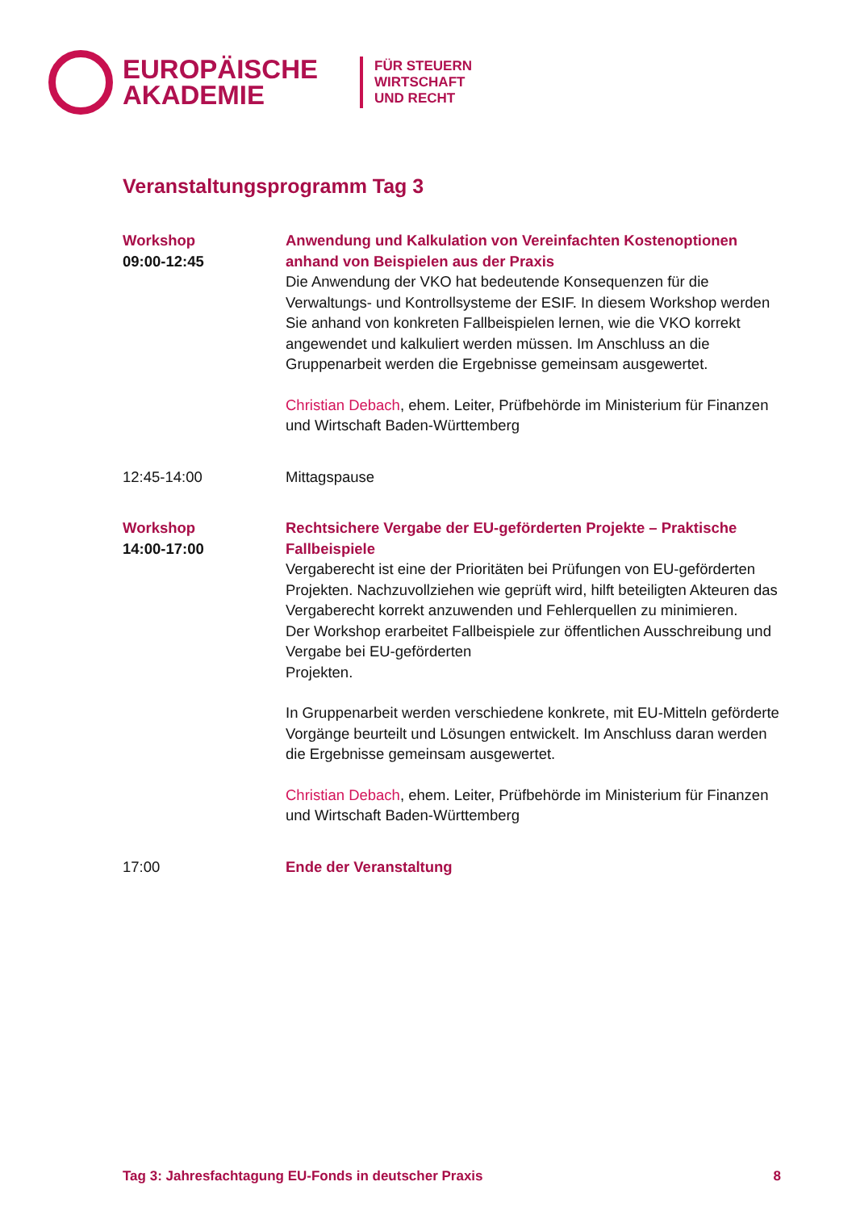EUROPÄISCHE
AKADEMIE
FÜR STEUERN
WIRTSCHAFT
UND RECHT
Veranstaltungsprogramm Tag 3
| Workshop 09:00-12:45 | Anwendung und Kalkulation von Vereinfachten Kostenoptionen anhand von Beispielen aus der Praxis Die Anwendung der VKO hat bedeutende Konsequenzen für die Verwaltungs- und Kontrollsysteme der ESIF. In diesem Workshop werden Sie anhand von konkreten Fallbeispielen lernen, wie die VKO korrekt angewendet und kalkuliert werden müssen. Im Anschluss an die Gruppenarbeit werden die Ergebnisse gemeinsam ausgewertet. Christian Debach , ehem. Leiter, Prüfbehörde im Ministerium für Finanzen und Wirtschaft Baden-Württemberg |
| 12:45-14:00 | Mittagspause |
| Workshop 14:00-17:00 | Rechtsichere Vergabe der EU-geförderten Projekte – Praktische Fallbeispiele Vergaberecht ist eine der Prioritäten bei Prüfungen von EU-geförderten Projekten. Nachzuvollziehen wie geprüft wird, hilft beteiligten Akteuren das Vergaberecht korrekt anzuwenden und Fehlerquellen zu minimieren. Der Workshop erarbeitet Fallbeispiele zur öffentlichen Ausschreibung und Vergabe bei EU-geförderten Projekten. In Gruppenarbeit werden verschiedene konkrete, mit EU-Mitteln geförderte Vorgänge beurteilt und Lösungen entwickelt. Im Anschluss daran werden die Ergebnisse gemeinsam ausgewertet. Christian Debach , ehem. Leiter, Prüfbehörde im Ministerium für Finanzen und Wirtschaft Baden-Württemberg |
| 17:00 | Ende der Veranstaltung |
Tag 3: Jahresfachtagung EU-Fonds in deutscher Praxis 8